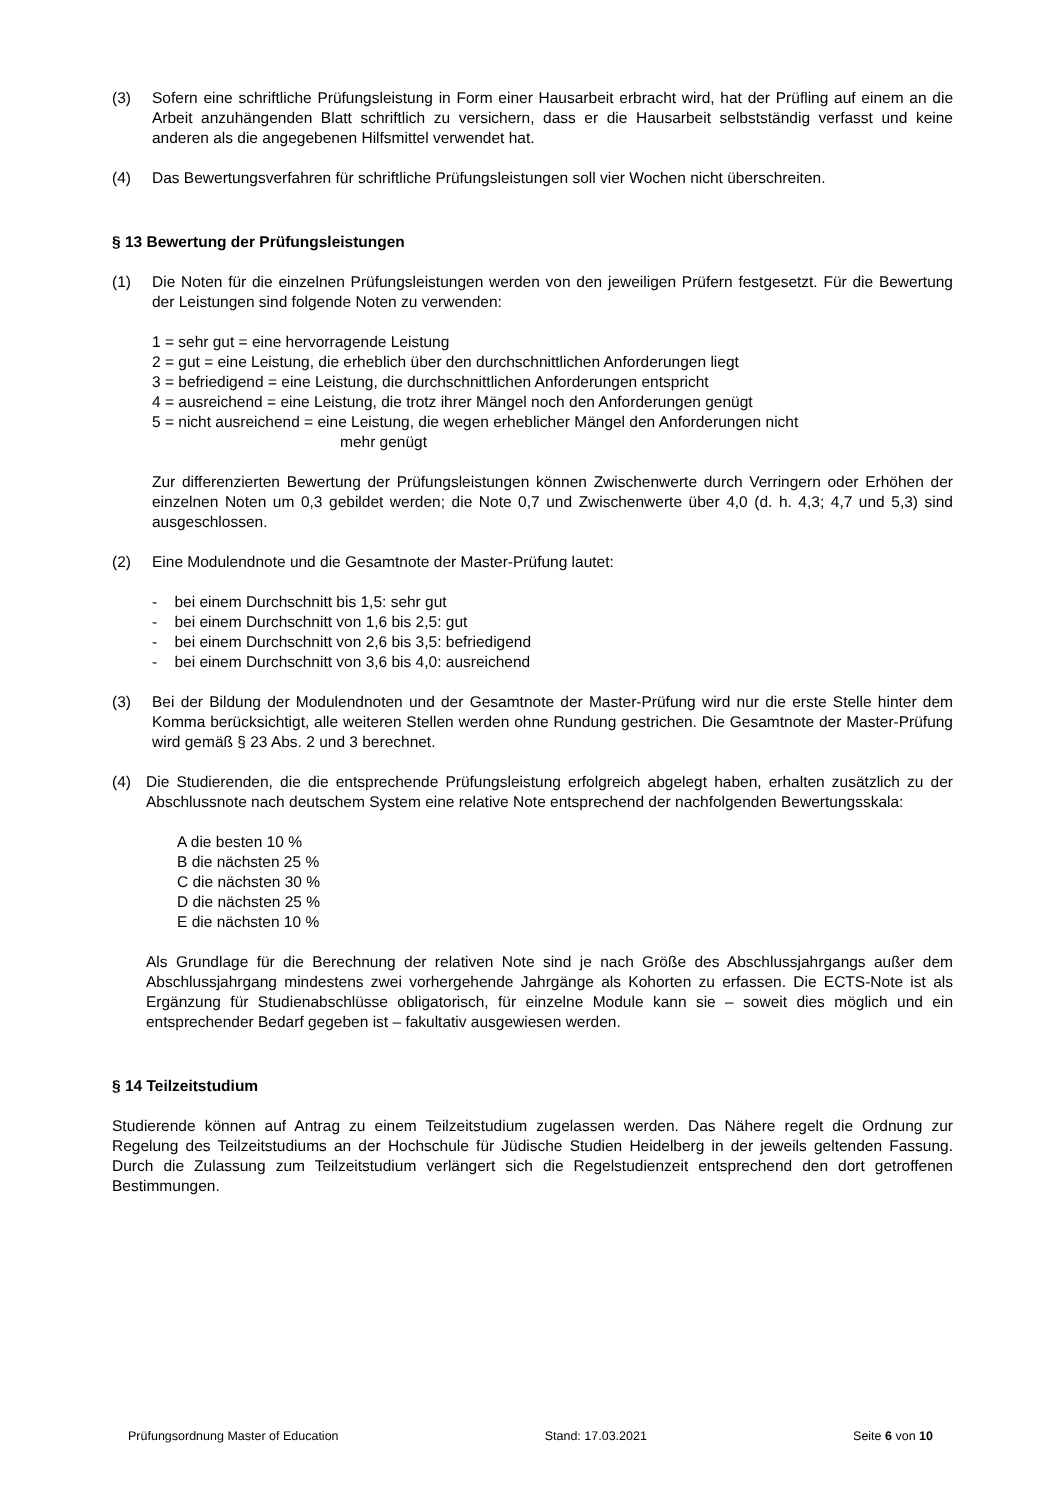(3) Sofern eine schriftliche Prüfungsleistung in Form einer Hausarbeit erbracht wird, hat der Prüfling auf einem an die Arbeit anzuhängenden Blatt schriftlich zu versichern, dass er die Hausarbeit selbstständig verfasst und keine anderen als die angegebenen Hilfsmittel verwendet hat.
(4) Das Bewertungsverfahren für schriftliche Prüfungsleistungen soll vier Wochen nicht überschreiten.
§ 13 Bewertung der Prüfungsleistungen
(1) Die Noten für die einzelnen Prüfungsleistungen werden von den jeweiligen Prüfern festgesetzt. Für die Bewertung der Leistungen sind folgende Noten zu verwenden:
1 = sehr gut = eine hervorragende Leistung
2 = gut = eine Leistung, die erheblich über den durchschnittlichen Anforderungen liegt
3 = befriedigend = eine Leistung, die durchschnittlichen Anforderungen entspricht
4 = ausreichend = eine Leistung, die trotz ihrer Mängel noch den Anforderungen genügt
5 = nicht ausreichend = eine Leistung, die wegen erheblicher Mängel den Anforderungen nicht
mehr genügt
Zur differenzierten Bewertung der Prüfungsleistungen können Zwischenwerte durch Verringern oder Erhöhen der einzelnen Noten um 0,3 gebildet werden; die Note 0,7 und Zwischenwerte über 4,0 (d. h. 4,3; 4,7 und 5,3) sind ausgeschlossen.
(2) Eine Modulendnote und die Gesamtnote der Master-Prüfung lautet:
- bei einem Durchschnitt bis 1,5: sehr gut
- bei einem Durchschnitt von 1,6 bis 2,5: gut
- bei einem Durchschnitt von 2,6 bis 3,5: befriedigend
- bei einem Durchschnitt von 3,6 bis 4,0: ausreichend
(3) Bei der Bildung der Modulendnoten und der Gesamtnote der Master-Prüfung wird nur die erste Stelle hinter dem Komma berücksichtigt, alle weiteren Stellen werden ohne Rundung gestrichen. Die Gesamtnote der Master-Prüfung wird gemäß § 23 Abs. 2 und 3 berechnet.
(4) Die Studierenden, die die entsprechende Prüfungsleistung erfolgreich abgelegt haben, erhalten zusätzlich zu der Abschlussnote nach deutschem System eine relative Note entsprechend der nachfolgenden Bewertungsskala:
A die besten 10 %
B die nächsten 25 %
C die nächsten 30 %
D die nächsten 25 %
E die nächsten 10 %
Als Grundlage für die Berechnung der relativen Note sind je nach Größe des Abschlussjahrgangs außer dem Abschlussjahrgang mindestens zwei vorhergehende Jahrgänge als Kohorten zu erfassen. Die ECTS-Note ist als Ergänzung für Studienabschlüsse obligatorisch, für einzelne Module kann sie – soweit dies möglich und ein entsprechender Bedarf gegeben ist – fakultativ ausgewiesen werden.
§ 14 Teilzeitstudium
Studierende können auf Antrag zu einem Teilzeitstudium zugelassen werden. Das Nähere regelt die Ordnung zur Regelung des Teilzeitstudiums an der Hochschule für Jüdische Studien Heidelberg in der jeweils geltenden Fassung. Durch die Zulassung zum Teilzeitstudium verlängert sich die Regelstudienzeit entsprechend den dort getroffenen Bestimmungen.
Prüfungsordnung Master of Education Stand: 17.03.2021 Seite 6 von 10